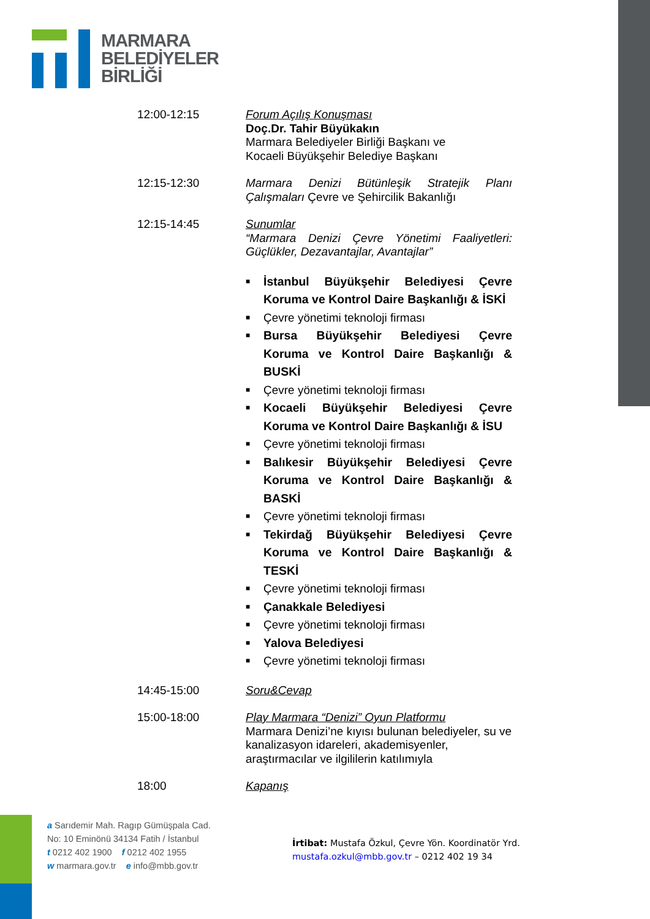MARMARA
BELEDİYELER
BİRLİĞİ
12:00-12:15 Forum Açılış Konuşması
Doç.Dr. Tahir Büyükakın
Marmara Belediyeler Birliği Başkanı ve
Kocaeli Büyükşehir Belediye Başkanı
12:15-12:30 Marmara Denizi Bütünleşik Stratejik Planı Çalışmaları Çevre ve Şehircilik Bakanlığı
12:15-14:45 Sunumlar
“Marmara Denizi Çevre Yönetimi Faaliyetleri: Güçlükler, Dezavantajlar, Avantajlar”
■ İstanbul Büyükşehir Belediyesi Çevre Koruma ve Kontrol Daire Başkanlığı & İSKİ
■ Çevre yönetimi teknoloji firması
■ Bursa Büyükşehir Belediyesi Çevre Koruma ve Kontrol Daire Başkanlığı & BUSKİ
■ Çevre yönetimi teknoloji firması
■ Kocaeli Büyükşehir Belediyesi Çevre Koruma ve Kontrol Daire Başkanlığı & İSU
■ Çevre yönetimi teknoloji firması
■ Balıkesir Büyükşehir Belediyesi Çevre Koruma ve Kontrol Daire Başkanlığı & BASKİ
■ Çevre yönetimi teknoloji firması
■ Tekirdağ Büyükşehir Belediyesi Çevre Koruma ve Kontrol Daire Başkanlığı & TESKİ
■ Çevre yönetimi teknoloji firması
■ Çanakkale Belediyesi
■ Çevre yönetimi teknoloji firması
■ Yalova Belediyesi
■ Çevre yönetimi teknoloji firması
14:45-15:00 Soru&Cevap
15:00-18:00 Play Marmara “Denizi” Oyun Platformu
Marmara Denizi’ne kıyısı bulunan belediyeler, su ve kanalizasyon idareleri, akademisyenler, araştırmacılar ve ilgililerin katılımıyla
18:00 Kapanış
a Sarıdemir Mah. Ragıp Gümüşpala Cad.
No: 10 Eminönü 34134 Fatih / İstanbul
t 0212 402 1900 f 0212 402 1955
w marmara.gov.tr e info@mbb.gov.tr
İrtibat: Mustafa Özkul, Çevre Yön. Koordinatör Yrd.
mustafa.ozkul@mbb.gov.tr – 0212 402 19 34